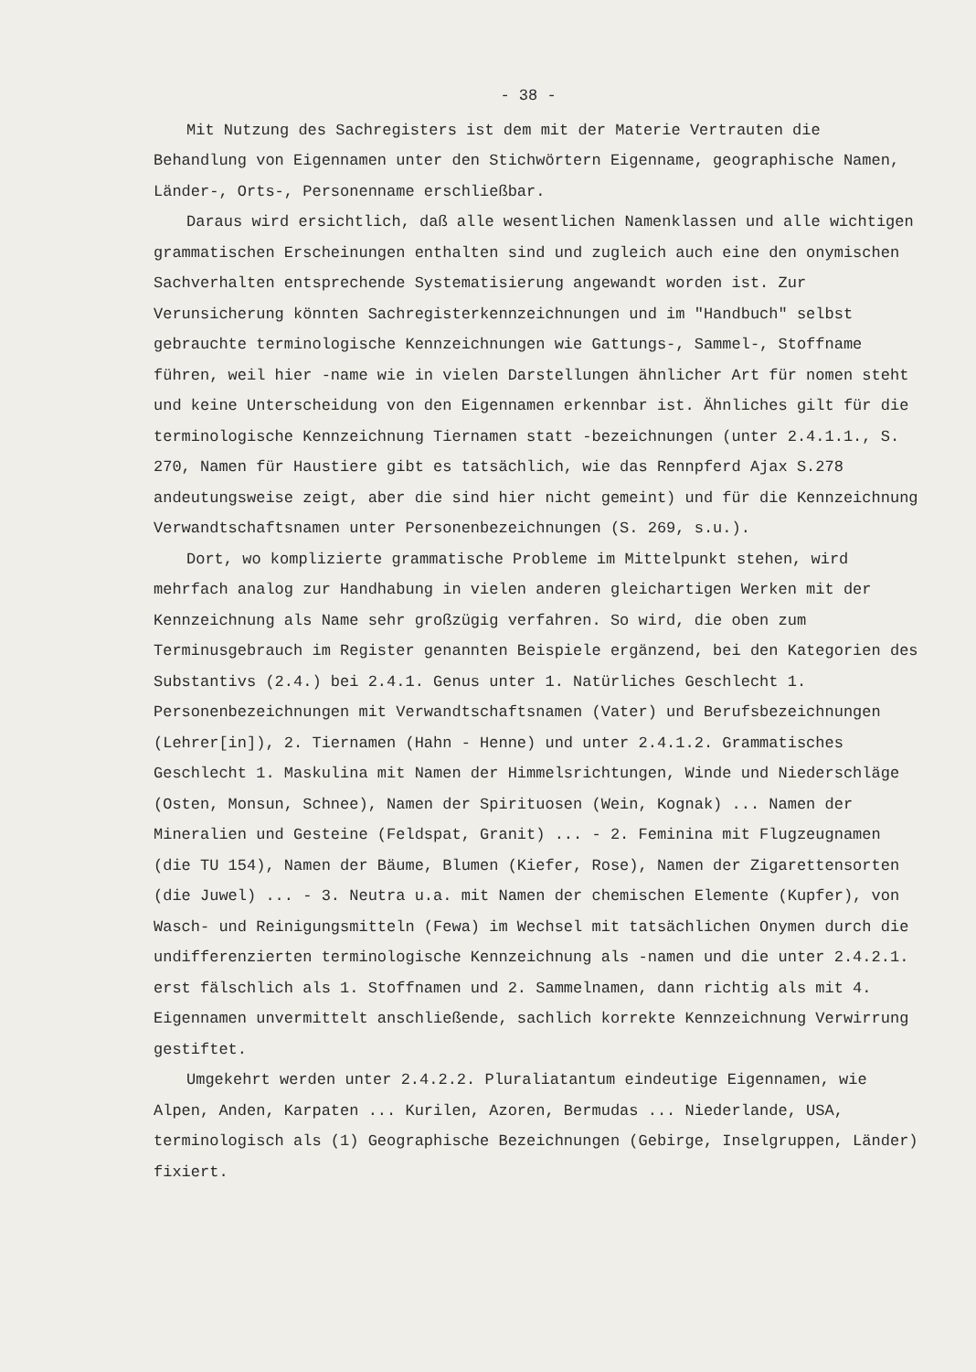- 38 -
Mit Nutzung des Sachregisters ist dem mit der Materie Vertrauten die Behandlung von Eigennamen unter den Stichwörtern Eigenname, geographische Namen, Länder-, Orts-, Personenname erschließbar.
Daraus wird ersichtlich, daß alle wesentlichen Namenklassen und alle wichtigen grammatischen Erscheinungen enthalten sind und zugleich auch eine den onymischen Sachverhalten entsprechende Systematisierung angewandt worden ist. Zur Verunsicherung könnten Sachregisterkennzeichnungen und im "Handbuch" selbst gebrauchte terminologische Kennzeichnungen wie Gattungs-, Sammel-, Stoffname führen, weil hier -name wie in vielen Darstellungen ähnlicher Art für nomen steht und keine Unterscheidung von den Eigennamen erkennbar ist. Ähnliches gilt für die terminologische Kennzeichnung Tiernamen statt -bezeichnungen (unter 2.4.1.1., S. 270, Namen für Haustiere gibt es tatsächlich, wie das Rennpferd Ajax S.278 andeutungsweise zeigt, aber die sind hier nicht gemeint) und für die Kennzeichnung Verwandtschaftsnamen unter Personenbezeichnungen (S. 269, s.u.).
Dort, wo komplizierte grammatische Probleme im Mittelpunkt stehen, wird mehrfach analog zur Handhabung in vielen anderen gleichartigen Werken mit der Kennzeichnung als Name sehr großzügig verfahren. So wird, die oben zum Terminusgebrauch im Register genannten Beispiele ergänzend, bei den Kategorien des Substantivs (2.4.) bei 2.4.1. Genus unter 1. Natürliches Geschlecht 1. Personenbezeichnungen mit Verwandtschaftsnamen (Vater) und Berufsbezeichnungen (Lehrer[in]), 2. Tiernamen (Hahn - Henne) und unter 2.4.1.2. Grammatisches Geschlecht 1. Maskulina mit Namen der Himmelsrichtungen, Winde und Niederschläge (Osten, Monsun, Schnee), Namen der Spirituosen (Wein, Kognak) ... Namen der Mineralien und Gesteine (Feldspat, Granit) ... - 2. Feminina mit Flugzeugnamen (die TU 154), Namen der Bäume, Blumen (Kiefer, Rose), Namen der Zigarettensorten (die Juwel) ... - 3. Neutra u.a. mit Namen der chemischen Elemente (Kupfer), von Wasch- und Reinigungsmitteln (Fewa) im Wechsel mit tatsächlichen Onymen durch die undifferenzierten terminologische Kennzeichnung als -namen und die unter 2.4.2.1. erst fälschlich als 1. Stoffnamen und 2. Sammelnamen, dann richtig als mit 4. Eigennamen unvermittelt anschließende, sachlich korrekte Kennzeichnung Verwirrung gestiftet.
Umgekehrt werden unter 2.4.2.2. Pluraliatantum eindeutige Eigennamen, wie Alpen, Anden, Karpaten ... Kurilen, Azoren, Bermudas ... Niederlande, USA, terminologisch als (1) Geographische Bezeichnungen (Gebirge, Inselgruppen, Länder) fixiert.